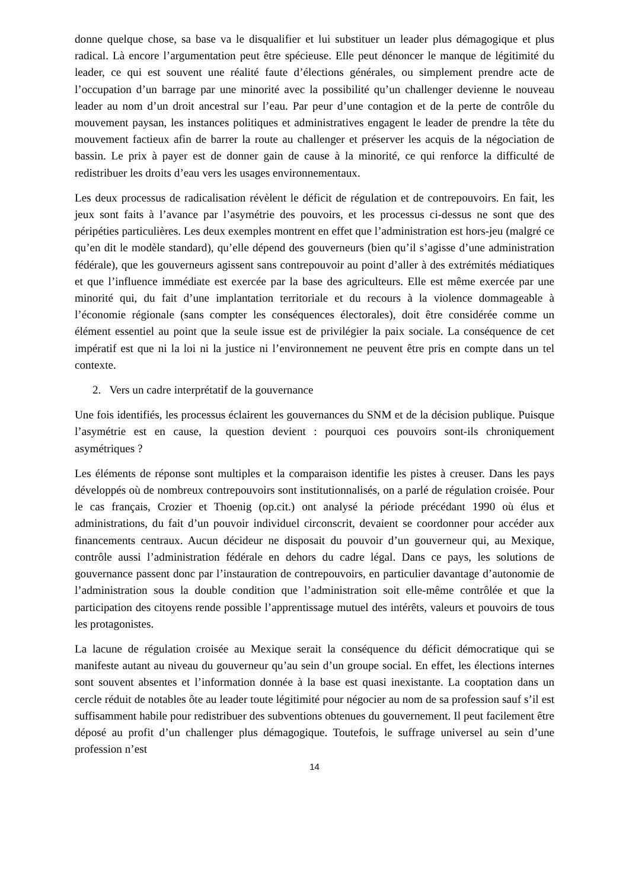donne quelque chose, sa base va le disqualifier et lui substituer un leader plus démagogique et plus radical. Là encore l’argumentation peut être spécieuse. Elle peut dénoncer le manque de légitimité du leader, ce qui est souvent une réalité faute d’élections générales, ou simplement prendre acte de l’occupation d’un barrage par une minorité avec la possibilité qu’un challenger devienne le nouveau leader au nom d’un droit ancestral sur l’eau. Par peur d’une contagion et de la perte de contrôle du mouvement paysan, les instances politiques et administratives engagent le leader de prendre la tête du mouvement factieux afin de barrer la route au challenger et préserver les acquis de la négociation de bassin. Le prix à payer est de donner gain de cause à la minorité, ce qui renforce la difficulté de redistribuer les droits d’eau vers les usages environnementaux.
Les deux processus de radicalisation révèlent le déficit de régulation et de contrepouvoirs. En fait, les jeux sont faits à l’avance par l’asymétrie des pouvoirs, et les processus ci-dessus ne sont que des péripéties particulières. Les deux exemples montrent en effet que l’administration est hors-jeu (malgré ce qu’en dit le modèle standard), qu’elle dépend des gouverneurs (bien qu’il s’agisse d’une administration fédérale), que les gouverneurs agissent sans contrepouvoir au point d’aller à des extrémités médiatiques et que l’influence immédiate est exercée par la base des agriculteurs. Elle est même exercée par une minorité qui, du fait d’une implantation territoriale et du recours à la violence dommageable à l’économie régionale (sans compter les conséquences électorales), doit être considérée comme un élément essentiel au point que la seule issue est de privilégier la paix sociale. La conséquence de cet impératif est que ni la loi ni la justice ni l’environnement ne peuvent être pris en compte dans un tel contexte.
2. Vers un cadre interprétatif de la gouvernance
Une fois identifiés, les processus éclairent les gouvernances du SNM et de la décision publique. Puisque l’asymétrie est en cause, la question devient : pourquoi ces pouvoirs sont-ils chroniquement asymétriques ?
Les éléments de réponse sont multiples et la comparaison identifie les pistes à creuser. Dans les pays développés où de nombreux contrepouvoirs sont institutionnalisés, on a parlé de régulation croisée. Pour le cas français, Crozier et Thoenig (op.cit.) ont analysé la période précédant 1990 où élus et administrations, du fait d’un pouvoir individuel circonscrit, devaient se coordonner pour accéder aux financements centraux. Aucun décideur ne disposait du pouvoir d’un gouverneur qui, au Mexique, contrôle aussi l’administration fédérale en dehors du cadre légal. Dans ce pays, les solutions de gouvernance passent donc par l’instauration de contrepouvoirs, en particulier davantage d’autonomie de l’administration sous la double condition que l’administration soit elle-même contrôlée et que la participation des citoyens rende possible l’apprentissage mutuel des intérêts, valeurs et pouvoirs de tous les protagonistes.
La lacune de régulation croisée au Mexique serait la conséquence du déficit démocratique qui se manifeste autant au niveau du gouverneur qu’au sein d’un groupe social. En effet, les élections internes sont souvent absentes et l’information donnée à la base est quasi inexistante. La cooptation dans un cercle réduit de notables ôte au leader toute légitimité pour négocier au nom de sa profession sauf s’il est suffisamment habile pour redistribuer des subventions obtenues du gouvernement. Il peut facilement être déposé au profit d’un challenger plus démagogique. Toutefois, le suffrage universel au sein d’une profession n’est
14